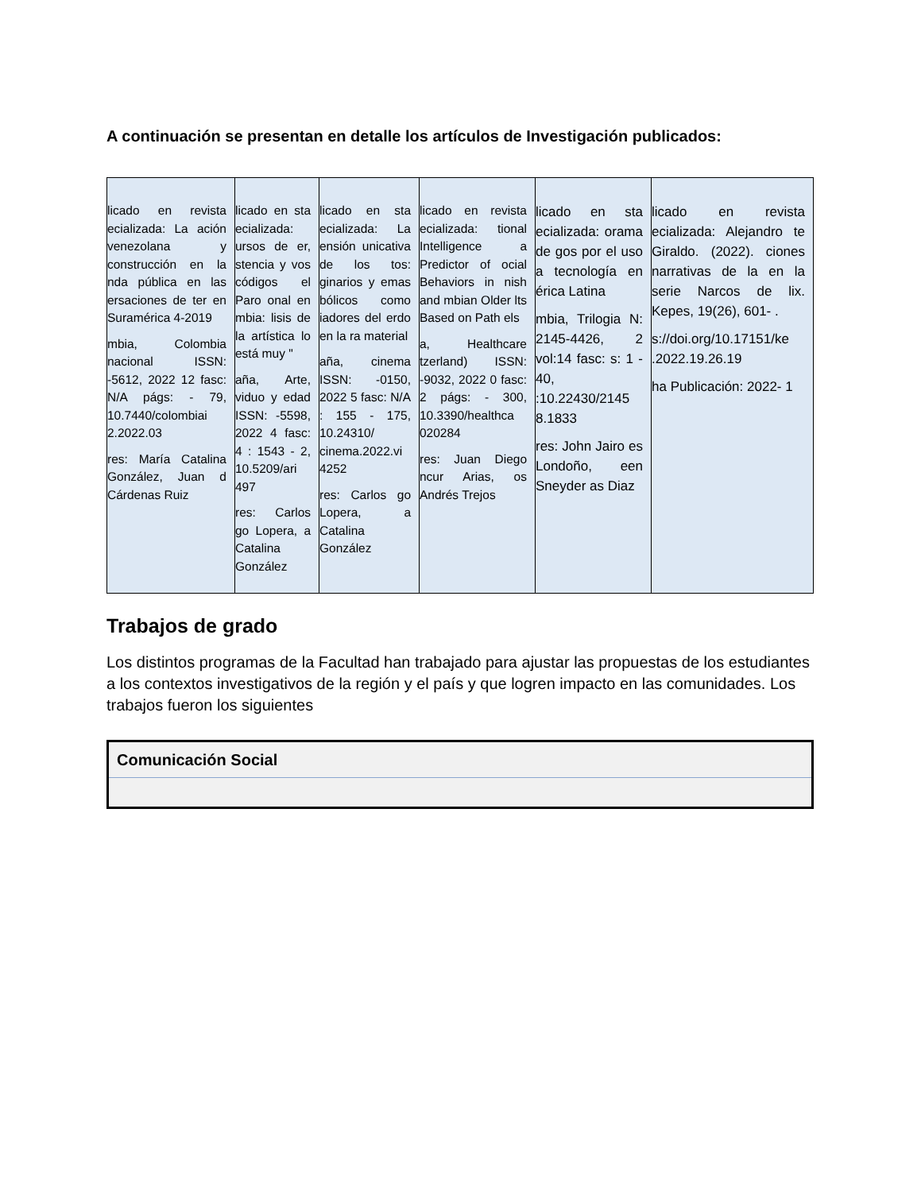A continuación se presentan en detalle los artículos de Investigación publicados:
| licado en revista ecializada: La ación venezolana y construcción en la nda pública en las ersaciones de ter en Suramérica 4-2019 mbia, Colombia nacional ISSN: -5612, 2022 12 fasc: N/A págs: - 79, 10.7440/colombiai 2.2022.03 res: María Catalina González, Juan d Cárdenas Ruiz | licado en sta ecializada: ursos de er, stencia y vos códigos el Paro onal en mbia: lisis de la artística lo está muy " aña, Arte, viduo y edad ISSN: -5598, 2022 4 fasc: 4 : 1543 - 2, 10.5209/ari 497 res: Carlos go Lopera, a Catalina González | licado en sta ecializada: La ensión unicativa de los tos: ginarios y emas bólicos como iadores del erdo en la ra material aña, cinema ISSN: -0150, 2022 5 fasc: N/A : 155 - 175, 10.24310/ cinema.2022.vi 4252 res: Carlos go Lopera, a Catalina González | licado en revista ecializada: tional Intelligence a Predictor of ocial Behaviors in nish and mbian Older lts Based on Path els a, Healthcare tzerland) ISSN: -9032, 2022 0 fasc: 2 págs: - 300, 10.3390/healthca 020284 res: Juan Diego ncur Arias, os Andrés Trejos | licado en sta ecializada: orama de gos por el uso a tecnología en érica Latina mbia, Trilogia N: 2145-4426, 2 vol:14 fasc: s: 1 - 40, :10.22430/2145 8.1833 res: John Jairo es Londoño, een Sneyder as Diaz | licado en revista ecializada: Alejandro te Giraldo. (2022). ciones narrativas de la en la serie Narcos de lix. Kepes, 19(26), 601- . s://doi.org/10.17151/ke .2022.19.26.19 ha Publicación: 2022- 1 |
Trabajos de grado
Los distintos programas de la Facultad han trabajado para ajustar las propuestas de los estudiantes a los contextos investigativos de la región y el país y que logren impacto en las comunidades. Los trabajos fueron los siguientes
| Comunicación Social |